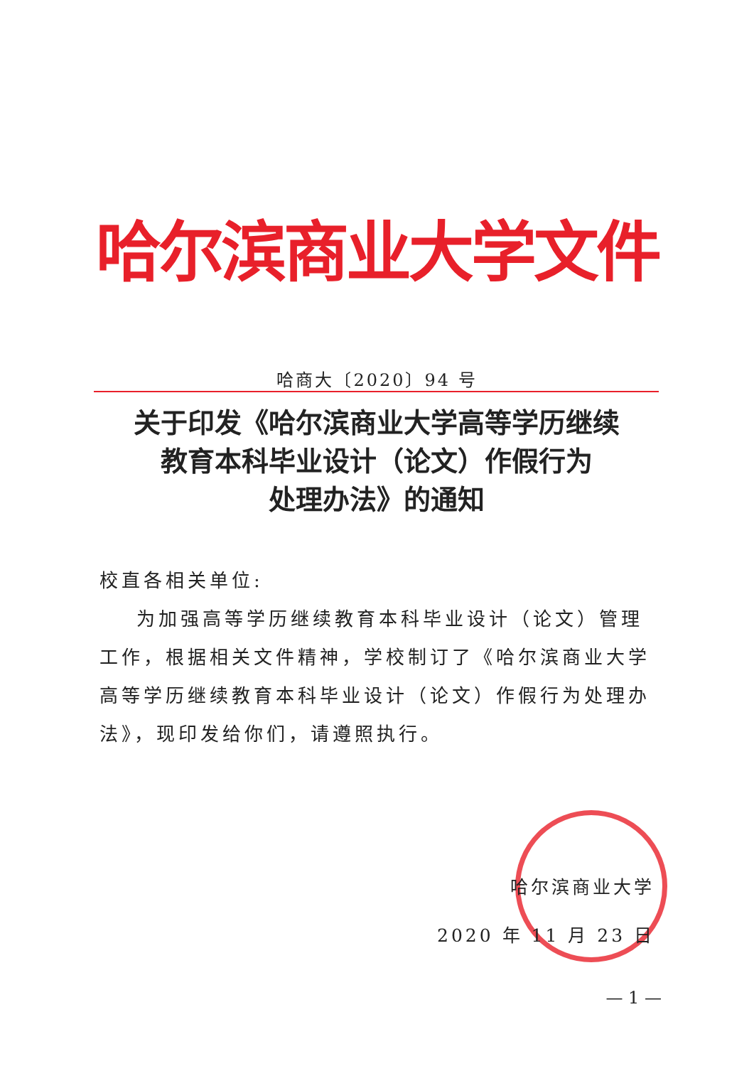哈尔滨商业大学文件
哈商大〔2020〕94 号
关于印发《哈尔滨商业大学高等学历继续
教育本科毕业设计（论文）作假行为
处理办法》的通知
校直各相关单位:
为加强高等学历继续教育本科毕业设计（论文）管理工作，根据相关文件精神，学校制订了《哈尔滨商业大学高等学历继续教育本科毕业设计（论文）作假行为处理办法》，现印发给你们，请遵照执行。
哈尔滨商业大学
2020 年 11 月 23 日
— 1 —